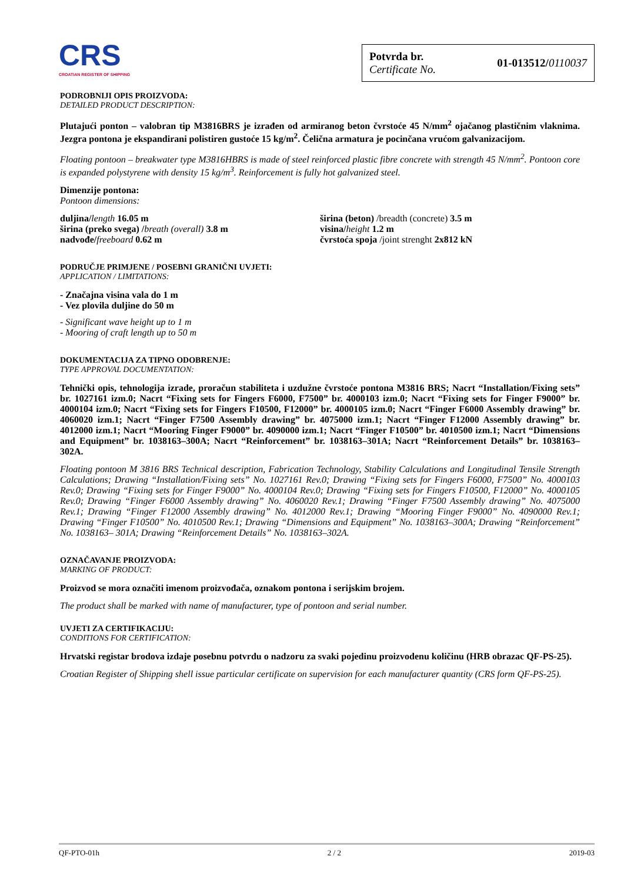CRS
CROATIAN REGISTER OF SHIPPING
Potvrda br.
Certificate No.
01-013512/0110037
PODROBNIJI OPIS PROIZVODA:
DETAILED PRODUCT DESCRIPTION:
Plutajući ponton – valobran tip M3816BRS je izrađen od armiranog beton čvrstoće 45 N/mm<sup>2</sup> ojačanog plastičnim vlaknima. Jezgra pontona je ekspandirani polistiren gustoće 15 kg/m<sup>2</sup>. Čelična armatura je pocinčana vrućom galvanizacijom.
Floating pontoon – breakwater type M3816HBRS is made of steel reinforced plastic fibre concrete with strength 45 N/mm<sup>2</sup>. Pontoon core is expanded polystyrene with density 15 kg/m<sup>3</sup>. Reinforcement is fully hot galvanized steel.
Dimenzije pontona:
Pontoon dimensions:
duljina/length 16.05 m
širina (preko svega) /breath (overall) 3.8 m
nadvođe/freeboard 0.62 m
širina (beton) /breadth (concrete) 3.5 m
visina/height 1.2 m
čvrstoća spoja /joint strenght 2x812 kN
PODRUČJE PRIMJENE / POSEBNI GRANIČNI UVJETI:
APPLICATION / LIMITATIONS:
- Značajna visina vala do 1 m
- Vez plovila duljine do 50 m
- Significant wave height up to 1 m
- Mooring of craft length up to 50 m
DOKUMENTACIJA ZA TIPNO ODOBRENJE:
TYPE APPROVAL DOCUMENTATION:
Tehnički opis, tehnologija izrade, proračun stabiliteta i uzdužne čvrstoće pontona M3816 BRS; Nacrt “Installation/Fixing sets” br. 1027161 izm.0; Nacrt “Fixing sets for Fingers F6000, F7500” br. 4000103 izm.0; Nacrt “Fixing sets for Finger F9000” br. 4000104 izm.0; Nacrt “Fixing sets for Fingers F10500, F12000” br. 4000105 izm.0; Nacrt “Finger F6000 Assembly drawing” br. 4060020 izm.1; Nacrt “Finger F7500 Assembly drawing” br. 4075000 izm.1; Nacrt “Finger F12000 Assembly drawing” br. 4012000 izm.1; Nacrt “Mooring Finger F9000” br. 4090000 izm.1; Nacrt “Finger F10500” br. 4010500 izm.1; Nacrt “Dimensions and Equipment” br. 1038163–300A; Nacrt “Reinforcement” br. 1038163–301A; Nacrt “Reinforcement Details” br. 1038163–302A.
Floating pontoon M 3816 BRS Technical description, Fabrication Technology, Stability Calculations and Longitudinal Tensile Strength Calculations; Drawing “Installation/Fixing sets” No. 1027161 Rev.0; Drawing “Fixing sets for Fingers F6000, F7500” No. 4000103 Rev.0; Drawing “Fixing sets for Finger F9000” No. 4000104 Rev.0; Drawing “Fixing sets for Fingers F10500, F12000” No. 4000105 Rev.0; Drawing “Finger F6000 Assembly drawing” No. 4060020 Rev.1; Drawing “Finger F7500 Assembly drawing” No. 4075000 Rev.1; Drawing “Finger F12000 Assembly drawing” No. 4012000 Rev.1; Drawing “Mooring Finger F9000” No. 4090000 Rev.1; Drawing “Finger F10500” No. 4010500 Rev.1; Drawing “Dimensions and Equipment” No. 1038163–300A; Drawing “Reinforcement” No. 1038163– 301A; Drawing “Reinforcement Details” No. 1038163–302A.
OZNAČAVANJE PROIZVODA:
MARKING OF PRODUCT:
Proizvod se mora označiti imenom proizvođača, oznakom pontona i serijskim brojem.
The product shall be marked with name of manufacturer, type of pontoon and serial number.
UVJETI ZA CERTIFIKACIJU:
CONDITIONS FOR CERTIFICATION:
Hrvatski registar brodova izdaje posebnu potvrdu o nadzoru za svaki pojedinu proizvodenu količinu (HRB obrazac QF-PS-25).
Croatian Register of Shipping shell issue particular certificate on supervision for each manufacturer quantity (CRS form QF-PS-25).
QF-PTO-01h 2 / 2 2019-03